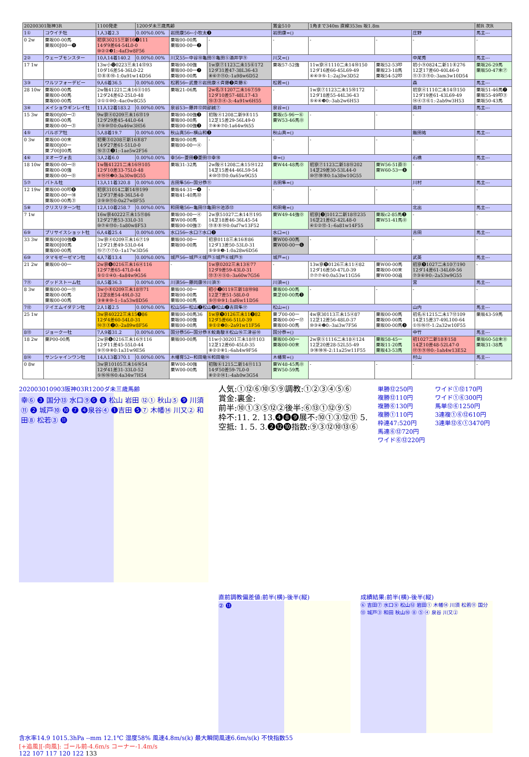| 20200301阪神3R | | 1100発走 | 1200ダ未三歳馬齢 | | | 賞金510 | 1角まで340m 直線353m 坂1.8m | | | 前R 次R |
| 1① | コウイチ牡 | 1人3着2.3 | 0.00%0.00% | 岩田康56←小牧太❸ | | 岩田康=() | | | 庄野 | 馬主--- |
| 0 2w | 栗坂00-00馬 栗坂00J00一⓫ | 初京30215三新16❶111 14ダ9差64-54L0-0 ⑩②②❸1:-4af3w8F56 | | 栗坂00-00馬 栗坂00-00一❷ | - | - | - | - | - | - |
| 2② | ウェーブモンスター | 10人14着140.2 | 0.00%0.00% | 川又55←中谷⑩亀田⑪亀田⑤酒井学⑨ | | 川又=() | | | 中尾秀 | 馬主--- |
| 17 1w | | 13w小⓬0223三未14⑫93 10ダ16差54-36L0-22 ⑫⑧⑧⑩-1:0a91w14D56 | | 栗坂00-00強 栗坂00-00一❼ 栗坂00-00馬 | 1w京⑦1123二未15⑥172 12ダ31差47-38L36-43 ⑧⑥⑦⑪0:-1a98w6D52 | 栗坂57-52強 | 11w京④1110二未14⑩150 12ダ16差66-45L69-49 ④④③⑤-1:-2aj3w3D52 | 栗坂52-53叩 栗坂23-18馬 栗坂54-52叩 | 初小⑨0824二新11⑧276 12芝17差60-40L46-0 ⑪③③⑨0:-3am3w10D54 | 栗坂26-29馬 栗坂50-47末⑦ |
| 3③ | ワルツフォーデビー | 9人6着36.5 | 0.00%0.00% | 松若56←武豊⑪岩田康④斉藤❸斉藤⑥ | | 松若=() | | | 森 | 馬主--- |
| 28 10w | 栗坂00-00馬 栗坂00-00馬 栗坂00-00馬 | 2w阪41221二未16⑤105 12ダ24差62-25L0-48 ②①①⑩0:-4ac0w8G55 | | 栗坂21-06馬 | 2w名③1207二未16⑦59 12ダ10差57-48L17-43 ⑮③③④-3:-4a91w6H55 | - | 1w京⑦1123二未15⑩172 12ダ18差55-44L36-43 ⑤④④❸0:-3ab2w6H53 | - | 初京④1110二未14⑬150 12ダ19差61-43L69-49 ⑭④③⑥1:-2ab9w3H53 | 栗坂51-46馬❼ 栗坂55-49叩③ 栗坂50-43馬 |
| 3④ | メイショウギンレイ牡 | 11人12着183.2 | 0.00%0.00% | 泉谷53←藤井⑫岡部誠⑦ | | 泉谷=() | | | 南井 | 馬主--- |
| 15 3w | 栗坂00j00一② 栗坂00-00馬 栗坂00-00一③ | 9w京④0209三未16⑬19 12ダ29差45-44L0-64 ⑦⑨⑩⑫0:0a46w3H56 | | 栗坂00-00強❸ 栗坂00-00馬 栗坂00-00強❸ | 初阪④1208二新9⑧115 12芝15差29-56L49-0 ⑦⑧⑧⑦0:1a64w9i55 | 栗坂c5-96一⑥ 栗W53-46馬⓪ | - | - | - | - |
| 4⑤ | バルボア牡 | 5人8着19.7 | 0.00%0.00% | 秋山真56←横山和❸ | | 秋山真=() | | | 飯田祐 | 馬主--- |
| 0 3w | 栗坂00-00末 栗坂00j00一 栗ブ00J00馬 | 初東③0208三新16⑧87 14ダ27差61-51L0-0 ⑯③②❸1:-1ae5w2F56 | | 栗坂00-00馬 栗坂00-00一④ | - | - | - | - | - | - |
| 4⑥ | ヌオーヴォ去 | 3人2着6.0 | 0.00%0.00% | 幸56←菱田❷菱田⑬幸⑱ | | 幸=() | | | 石橋 | 馬主--- |
| 18 10w | 栗坂00-00一⓪ 栗坂00-00強 栗坂00-00一⓪ | 1w阪41221二未16⑭105 12ダ10差33-75L0-48 ④⑭⑭❷0:3a30w8G55 | | 栗坂31-32馬 | 2w阪④1208二未15⑭122 14芝15差44-46L59-54 ④⑩⑫⑬0:0a65w9G55 | 栗W44-48馬⓪ | 初京⑦1123二新18⑮202 14芝29差30-53L44-0 ⑩⑰⑱⑱0:1a38w10G55 | 栗W56-51直⓪ 栗W60-53一❽ | - | - |
| 5⑦ | バトル牡 | 13人11着320.8 | 0.00%0.00% | 吉田隼56←国分恭⑪ | | 吉田隼=() | | | 川村 | 馬主--- |
| 12 19w | 栗坂00-00叩❽ 栗坂00-00一⑱ 栗坂00-00馬③ | 初京31014二新14⑩199 12ダ37差48-36L54-0 ②⑨⑩⑪0:0a27w8F55 | | 栗坂44-31一❹ 栗坂41-40馬㉒ | - | - | - | - | - | - |
| 5⑧ | クリスリターン牡 | 12人10着258.7 | 0.00%0.00% | 和田竜56←亀田⑬亀田⑭池添⑫ | | 和田竜=() | | | 北出 | 馬主--- |
| 7 1w | | 16w京40222三未15⑪86 12ダ27差53-33L0-31 ⑩⑦⑥⑬0:-1a80w8F53 | | 栗坂00-00一④ 栗W00-00馬 栗坂00-00強② | 2w京51027二未14⑪195 14芝18差46-36L45-54 ⑬⑧⑧⑭0:0af7w13F52 | 栗W49-44強⓪ | 初京[❸]1012二新18⑫235 16芝21差62-42L48-0 ④①②⑫-1:-6a81w14F55 | 栗坂c2-85馬❸ 栗W51-41馬⓪ | - | - |
| 6⑨ | プリサイスショット牡 | 6人4着25.4 | 0.00%0.00% | 水口56←水口⑦水口❸ | | 水口=() | | | 吉田 | 馬主--- |
| 33 3w | 栗坂00J00強❹ 栗坂00J00馬 栗坂00-00馬 | 3w京④0209三未16⑦19 12ダ21差49-53L0-64 ⑮⑦⑦⑦0:-1a17w3D56 | | 栗坂00-00一 栗坂00-00馬 | 初京0118三未16⑧86 12ダ13差50-53L0-31 ⑤⑨⑨❸-1:0a28w6D56 | 栗W00-00馬 栗W00-00一❻ | - | - | - | - |
| 6⑩ | タマモゼーゼマン牡 | 4人7着13.4 | 0.00%0.00% | 城戸56←城戸④城戸⑤城戸⑥城戸⑨ | | 城戸=() | | | 武英 | 馬主--- |
| 21 2w | 栗坂00-00一 | 2w京❻0216三未16④116 12ダ7差65-47L0-44 ⑤①①④0:-4a84w9G56 | | - | 1w京0202三未13⑥77 12ダ9差59-43L0-31 ⑫③④⑤0:-3a60w7G56 | - | 13w京❾0126三未11④82 12ダ16差50-47L0-39 ⑦⑦⑦⑥0:0a53w11G56 | 栗W00-00馬 栗坂00-00末 栗W00-00追 | 初京❾1027二未10⑦190 12ダ14差61-34L69-56 ⑦③⑥⑨0:-2a53w9G55 | - |
| 7⑪ | グッドストーム牡 | 8人5着36.3 | 0.00%0.00% | 川須56←藤岡康⑩川須⑨ | | 川須=() | | | 宮 | 馬主--- |
| 8 3w | 栗坂00-00一⑪ 栗坂00-00馬 栗坂00-00馬 | 3w小⑧0209三未18⑬71 12芝8差54-49L0-32 ③⑧⑧⑩-1:-1a53w8D56 | | 栗坂00-00一 栗坂00-00馬 栗坂00-00馬 | 初小❷0119三新18⑩98 12芝7差51-58L0-0 ⑤⑪⑩⑨1:1af6w11D56 | 栗坂00-00馬 栗芝00-00馬❸ | - | - | - | - |
| 7⑫ | テイエムイダテン牡 | 2人1着2.5 | 0.00%0.00% | 松山56←松山❷松山❷松山❷吉田隼⑰ | | 松山=() | | | 山内 | 馬主--- |
| 25 1w | | 3w京40222三未15❸86 12ダ4差60-54L0-31 ⑭③③❷0:-2a89w8F56 | | 栗坂00-00馬36 栗坂00-00強 栗坂00-00馬 | 1w京❾0126三未11❸82 12ダ5差66-51L0-39 ⑨①②❷0:-2a91w11F56 | 栗ブ00-00一 栗坂00-00一⑰ 栗坂00-00馬 | 4w京30113三未15④87 12芝12差56-48L0-37 ⑩③④❷0:-3ai3w7F56 | 栗坂00-00馬 栗坂00-00馬 栗坂00-00馬❸ | 初名⑥1215二未17⑫109 14芝15差37-49L100-64 ①⑮⑯⑰-1:2a32w10F55 | 栗坂43-59馬 |
| 8⑬ | ジョークー牡 | 7人9着31.2 | 0.00%0.00% | 国分恭56←国分恭⑧鮫島駿⑧松山⑯三津谷⑩ | | 国分恭=() | | | 中竹 | 馬主--- |
| 18 2w | 栗P00-00馬 | 2w京❻0216三未16⑨116 12ダ11差45-55L0-44 ⑨⑪⑩⑧0:1a31w9E56 | | 栗坂00-00馬 | 11w小30201三未18⑫103 12芝12差60-45L0-35 ⑧②②⑧1:-6ah4w9F56 | 栗坂00-00一 栗坂00-00末 | 2w京⑤1116二未18④124 12芝20差28-52L55-49 ③⑱⑱⑯-2:11a25w11F55 | 栗坂58-45一 栗坂11-20馬 栗坂43-53馬 | 初1027二新18⑧158 14芝10差48-52L47-0 ⑰⑨⑨⑩0:-1ah4w13E52 | 栗坂60-58末⓪ 栗坂31-38馬 |
| 8⑭ | サンシャインワン牡 | 14人13着370.1 | 0.00%0.00% | 木幡育52←和田竜⑯和田竜⑭ | | 木幡育=() | | | 村山 | 馬主--- |
| 0 8w | | 3w京10105三未16⑯54 12ダ41差31-33L0-52 ⑤⑯⑯⑯0:4a34w7H54 | | 栗W00-00強 栗W00-00馬 | 初阪⑥1215二新14⑪113 14ダ50差59-7L0-0 ⑧②②⑭1:-4ah0w3G54 | 栗W48-45馬⓪ 栗W50-59馬 | - | - | - | - |
202003010903阪神03R1200ダ未三歳馬齢
幸⑥ ❸ 国分⑬ 水口⑨❻ ❽ 松山 岩田 ⑫① 秋山⑤ ❾ 川須⑪ ❷ 城戸⑩ ❿ ❼ ❹泉谷④ ❶吉田 ❺⑦ 木幡⑭ 川又② 和田⑧ 松若③ ⓫
人気:①⑫⑥⑩⑤⑨調教:①②③④⑤⑥
賞金:裏金:
前半:⑩①③⑤⑫②後半:⑥⑬①⑫⑨⑤
枠不:11. 2. 13.❹❽❾展不:⑩①③⑫⑪ 5.
空抵: 1. 5. 3.❷⓬❿指数:⑨③⑫⑩⑬⑥
単勝⑫250円
複勝⑫110円
複勝⑥130円
複勝①110円
枠連47:520円
馬連⑥⑫720円
ワイド⑥⑫220円
ワイド①⑫170円
ワイド①⑥300円
馬単⑫⑥1250円
3連複①⑥⑫610円
3連単⑫⑥①3470円
直前調教偏差値:前半(横)-後半(縦)
② ⓭
成績結果:前半(横)-後半(縦)
⑥ 吉田⑦ 水口⑨ 松山⑫ 岩田① 木幡⑭ 川須 松若⑪ 国分⑬ 城戸③ 和田 秋山⑩ ⑧ ⑤ ④ 泉谷 川又②
含水率14.9 1015.3hPa --mm 12.1℃ 湿度58% 風速4.8m/s(k) 最大瞬間風速6.6m/s(k) 不快指数55
[+追風][-向風]: ゴール前-4.6m/s コーナー-1.4m/s
122 107 117 120 122 133